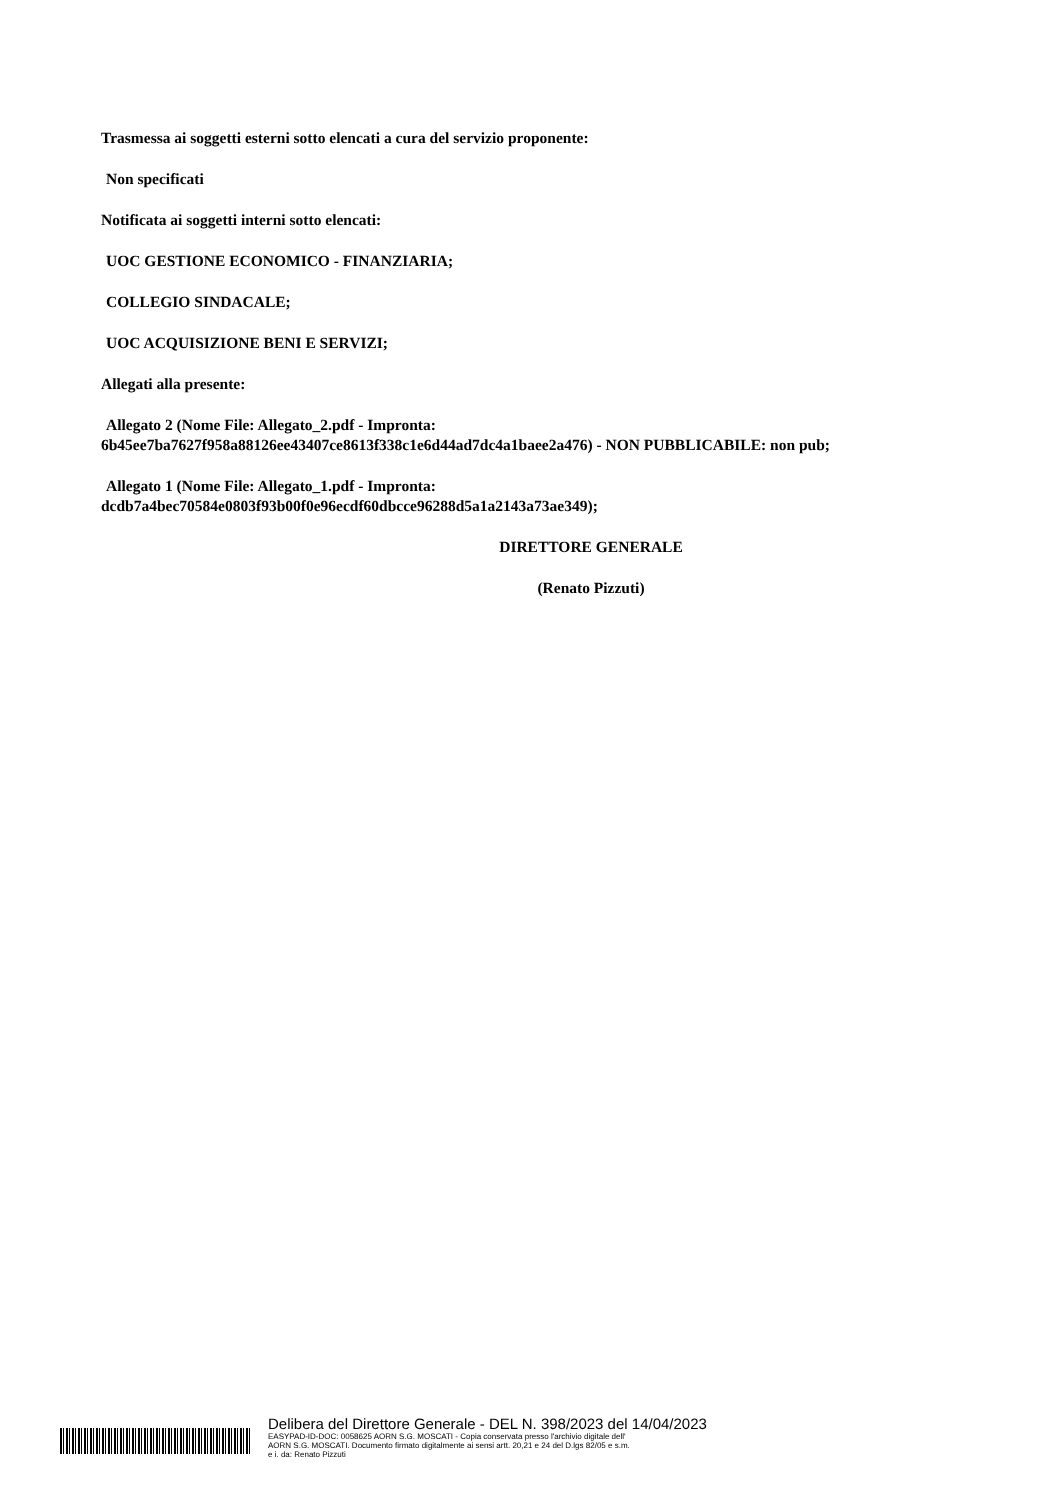Trasmessa ai soggetti esterni sotto elencati a cura del servizio proponente:
Non specificati
Notificata ai soggetti interni sotto elencati:
UOC GESTIONE ECONOMICO - FINANZIARIA;
COLLEGIO SINDACALE;
UOC ACQUISIZIONE BENI E SERVIZI;
Allegati alla presente:
Allegato 2 (Nome File: Allegato_2.pdf - Impronta:
6b45ee7ba7627f958a88126ee43407ce8613f338c1e6d44ad7dc4a1baee2a476) - NON PUBBLICABILE: non pub;
Allegato 1 (Nome File: Allegato_1.pdf - Impronta:
dcdb7a4bec70584e0803f93b00f0e96ecdf60dbcce96288d5a1a2143a73ae349);
DIRETTORE GENERALE
(Renato Pizzuti)
Delibera del Direttore Generale - DEL N. 398/2023 del 14/04/2023
EASYPAD-ID-DOC: 0058625 AORN S.G. MOSCATI - Copia conservata presso l'archivio digitale dell'
AORN S.G. MOSCATI. Documento firmato digitalmente ai sensi artt. 20,21 e 24 del D.lgs 82/05 e s.m.
e i. da: Renato Pizzuti